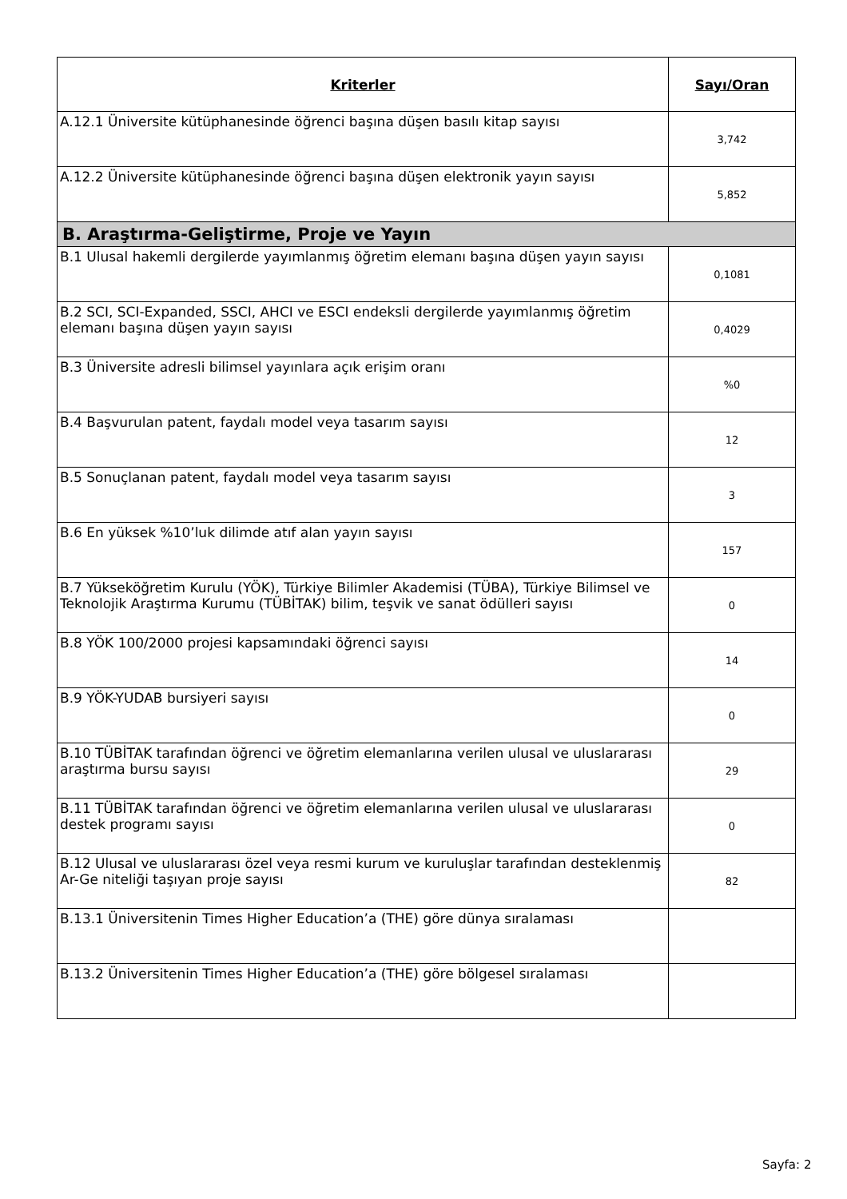| Kriterler | Sayı/Oran |
| --- | --- |
| A.12.1 Üniversite kütüphanesinde öğrenci başına düşen basılı kitap sayısı | 3,742 |
| A.12.2 Üniversite kütüphanesinde öğrenci başına düşen elektronik yayın sayısı | 5,852 |
| B. Araştırma-Geliştirme, Proje ve Yayın | |
| B.1 Ulusal hakemli dergilerde yayımlanmış öğretim elemanı başına düşen yayın sayısı | 0,1081 |
| B.2 SCI, SCI-Expanded, SSCI, AHCI ve ESCI endeksli dergilerde yayımlanmış öğretim elemanı başına düşen yayın sayısı | 0,4029 |
| B.3 Üniversite adresli bilimsel yayınlara açık erişim oranı | %0 |
| B.4 Başvurulan patent, faydalı model veya tasarım sayısı | 12 |
| B.5 Sonuçlanan patent, faydalı model veya tasarım sayısı | 3 |
| B.6 En yüksek %10’luk dilimde atıf alan yayın sayısı | 157 |
| B.7 Yükseköğretim Kurulu (YÖK), Türkiye Bilimler Akademisi (TÜBA), Türkiye Bilimsel ve Teknolojik Araştırma Kurumu (TÜBİTAK) bilim, teşvik ve sanat ödülleri sayısı | 0 |
| B.8 YÖK 100/2000 projesi kapsamındaki öğrenci sayısı | 14 |
| B.9 YÖK-YUDAB bursiyeri sayısı | 0 |
| B.10 TÜBİTAK tarafından öğrenci ve öğretim elemanlarına verilen ulusal ve uluslararası araştırma bursu sayısı | 29 |
| B.11 TÜBİTAK tarafından öğrenci ve öğretim elemanlarına verilen ulusal ve uluslararası destek programı sayısı | 0 |
| B.12 Ulusal ve uluslararası özel veya resmi kurum ve kuruluşlar tarafından desteklenmiş Ar-Ge niteliği taşıyan proje sayısı | 82 |
| B.13.1 Üniversitenin Times Higher Education’a (THE) göre dünya sıralaması | |
| B.13.2 Üniversitenin Times Higher Education’a (THE) göre bölgesel sıralaması | |
Sayfa: 2